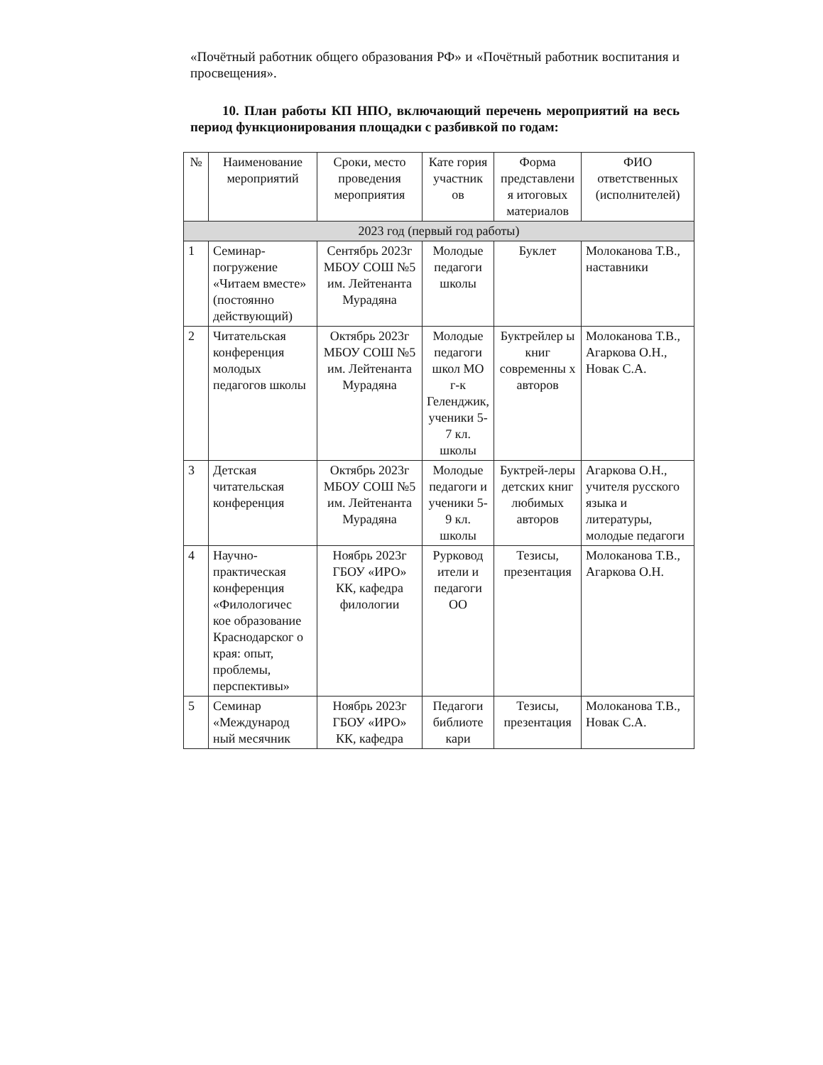«Почётный работник общего образования РФ» и «Почётный работник воспитания и просвещения».
10. План работы КП НПО, включающий перечень мероприятий на весь период функционирования площадки с разбивкой по годам:
| № | Наименование мероприятий | Сроки, место проведения мероприятия | Кате гория участник ов | Форма представлени я итоговых материалов | ФИО ответственных (исполнителей) |
| --- | --- | --- | --- | --- | --- |
| 2023 год (первый год работы) | | | | | |
| 1 | Семинар-погружение «Читаем вместе» (постоянно действующий) | Сентябрь 2023г МБОУ СОШ №5 им. Лейтенанта Мурадяна | Молодые педагоги школы | Буклет | Молоканова Т.В., наставники |
| 2 | Читательская конференция молодых педагогов школы | Октябрь 2023г МБОУ СОШ №5 им. Лейтенанта Мурадяна | Молодые педагоги школ МО г-к Геленджик, ученики 5-7 кл. школы | Буктрейлер ы книг современны х авторов | Молоканова Т.В., Агаркова О.Н., Новак С.А. |
| 3 | Детская читательская конференция | Октябрь 2023г МБОУ СОШ №5 им. Лейтенанта Мурадяна | Молодые педагоги и ученики 5-9 кл. школы | Буктрей-леры детских книг любимых авторов | Агаркова О.Н., учителя русского языка и литературы, молодые педагоги |
| 4 | Научно-практическая конференция «Филологичес кое образование Краснодарског о края: опыт, проблемы, перспективы» | Ноябрь 2023г ГБОУ «ИРО» КК, кафедра филологии | Рурковод ители и педагоги ОО | Тезисы, презентация | Молоканова Т.В., Агаркова О.Н. |
| 5 | Семинар «Международ ный месячник | Ноябрь 2023г ГБОУ «ИРО» КК, кафедра | Педагоги библиоте кари | Тезисы, презентация | Молоканова Т.В., Новак С.А. |